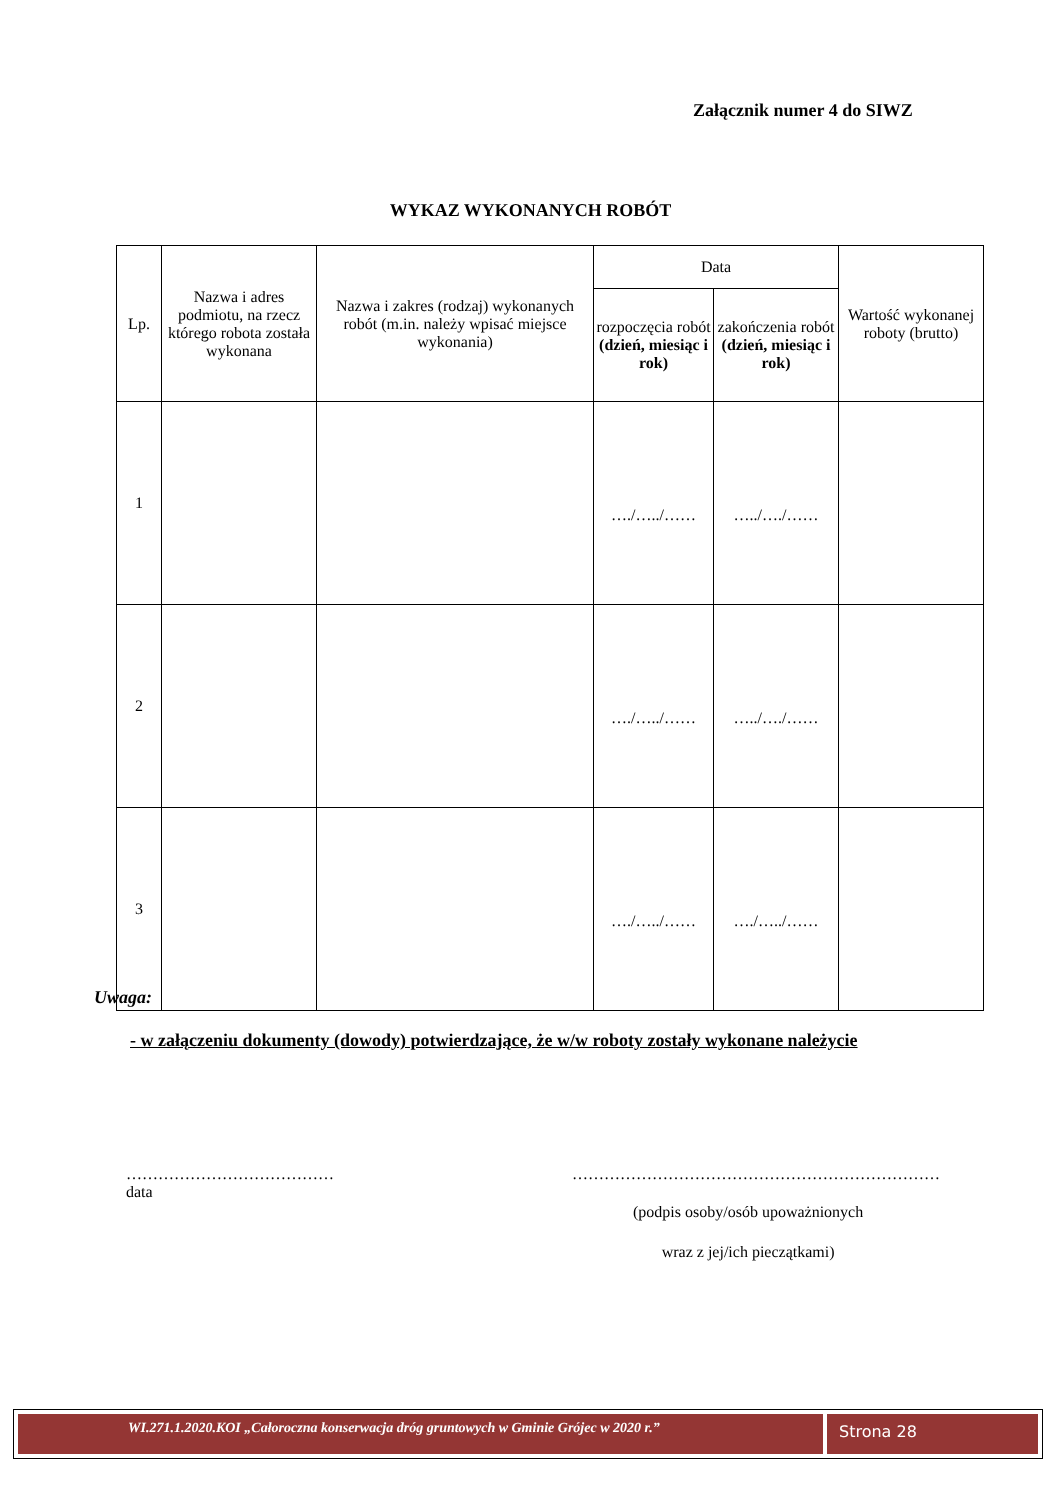Załącznik numer 4 do SIWZ
WYKAZ WYKONANYCH ROBÓT
| Lp. | Nazwa i adres podmiotu, na rzecz którego robota została wykonana | Nazwa i zakres (rodzaj) wykonanych robót (m.in. należy wpisać miejsce wykonania) | Data | | Wartość wykonanej roboty (brutto) |
| --- | --- | --- | --- | --- | --- |
| | | | rozpoczęcia robót (dzień, miesiąc i rok) | zakończenia robót (dzień, miesiąc i rok) | |
| 1 | | | …./…../…… | …../…./…… | |
| 2 | | | …./…../…… | …../…./…… | |
| 3 | | | …./…../…… | …./…../…… | |
Uwaga:
- w załączeniu dokumenty (dowody) potwierdzające, że w/w roboty zostały wykonane należycie
…………………………………
data
……………………………………………………………
(podpis osoby/osób upoważnionych
wraz z jej/ich pieczątkami)
WI.271.1.2020.KOI „Całoroczna konserwacja dróg gruntowych w Gminie Grójec w 2020 r.”
Strona 28